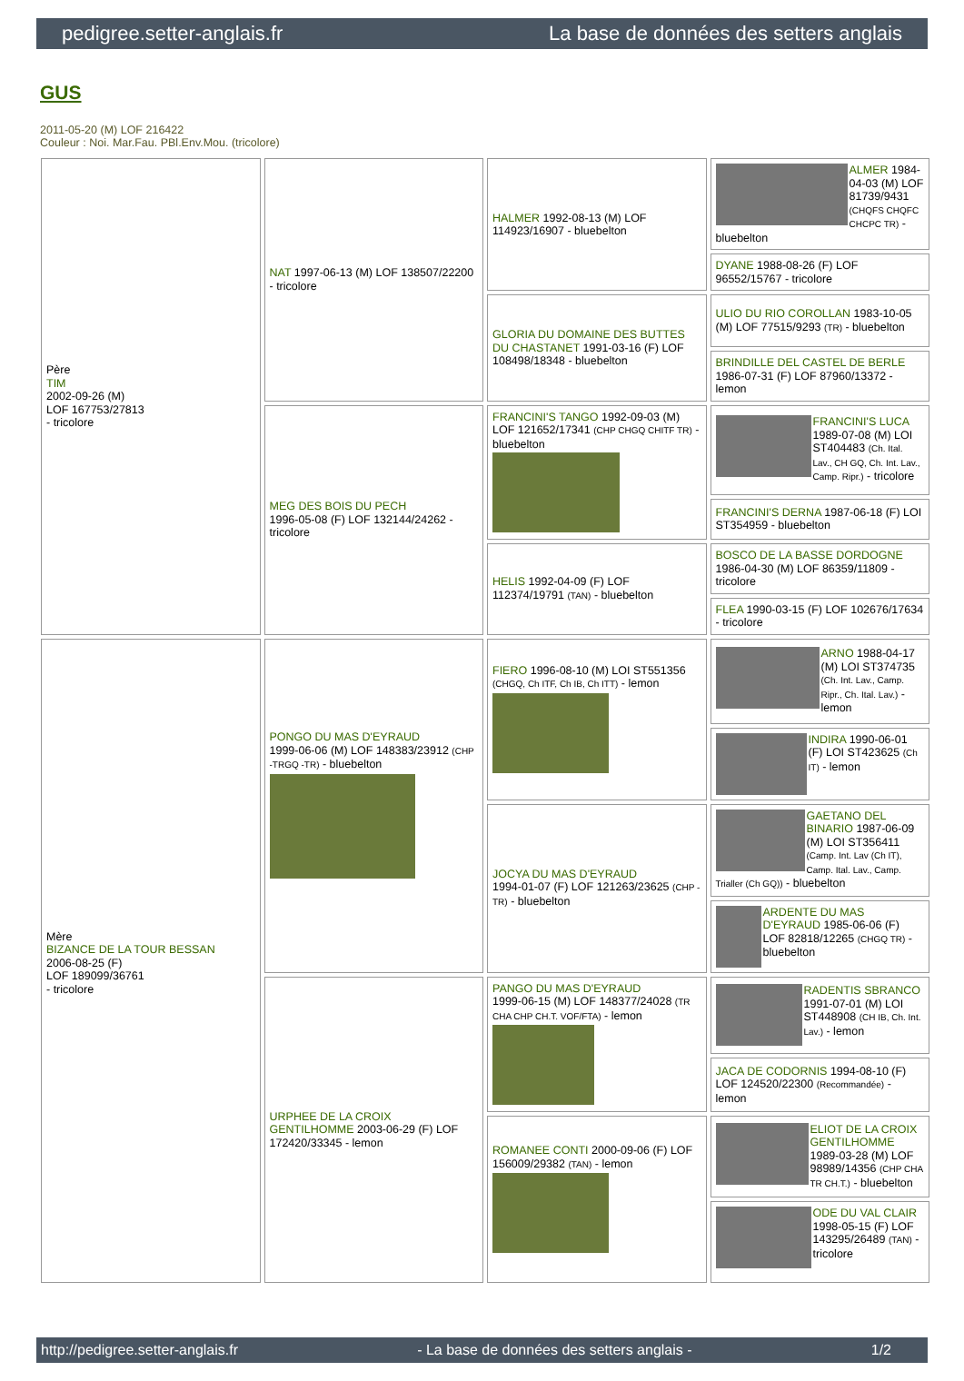pedigree.setter-anglais.fr La base de données des setters anglais
GUS
2011-05-20 (M) LOF 216422
Couleur : Noi. Mar.Fau. PBl.Env.Mou. (tricolore)
| Père TIM 2002-09-26 (M) LOF 167753/27813 - tricolore | NAT 1997-06-13 (M) LOF 138507/22200 - tricolore | HALMER 1992-08-13 (M) LOF 114923/16907 - bluebelton | ALMER 1984-04-03 (M) LOF 81739/9431 (CHQFS CHQFC CHCPC TR) - bluebelton |
| | | | DYANE 1988-08-26 (F) LOF 96552/15767 - tricolore |
| | | GLORIA DU DOMAINE DES BUTTES DU CHASTANET 1991-03-16 (F) LOF 108498/18348 - bluebelton | ULIO DU RIO COROLLAN 1983-10-05 (M) LOF 77515/9293 (TR) - bluebelton |
| | | | BRINDILLE DEL CASTEL DE BERLE 1986-07-31 (F) LOF 87960/13372 - lemon |
| | MEG DES BOIS DU PECH 1996-05-08 (F) LOF 132144/24262 - tricolore | FRANCINI'S TANGO 1992-09-03 (M) LOF 121652/17341 (CHP CHGQ CHITF TR) - bluebelton | FRANCINI'S LUCA 1989-07-08 (M) LOI ST404483 (Ch. Ital. Lav., CH GQ, Ch. Int. Lav., Camp. Ripr.) - tricolore |
| | | | FRANCINI'S DERNA 1987-06-18 (F) LOI ST354959 - bluebelton |
| | | HELIS 1992-04-09 (F) LOF 112374/19791 (TAN) - bluebelton | BOSCO DE LA BASSE DORDOGNE 1986-04-30 (M) LOF 86359/11809 - tricolore |
| | | | FLEA 1990-03-15 (F) LOF 102676/17634 - tricolore |
| Mère BIZANCE DE LA TOUR BESSAN 2006-08-25 (F) LOF 189099/36761 - tricolore | PONGO DU MAS D'EYRAUD 1999-06-06 (M) LOF 148383/23912 (CHP -TRGQ -TR) - bluebelton | FIERO 1996-08-10 (M) LOI ST551356 (CHGQ, Ch ITF, Ch IB, Ch ITT) - lemon | ARNO 1988-04-17 (M) LOI ST374735 (Ch. Int. Lav., Camp. Ripr., Ch. Ital. Lav.) - lemon |
| | | | INDIRA 1990-06-01 (F) LOI ST423625 (Ch IT) - lemon |
| | | JOCYA DU MAS D'EYRAUD 1994-01-07 (F) LOF 121263/23625 (CHP -TR) - bluebelton | GAETANO DEL BINARIO 1987-06-09 (M) LOI ST356411 (Camp. Int. Lav (Ch IT), Camp. Ital. Lav., Camp. Trialler (Ch GQ)) - bluebelton |
| | | | ARDENTE DU MAS D'EYRAUD 1985-06-06 (F) LOF 82818/12265 (CHGQ TR) - bluebelton |
| | URPHEE DE LA CROIX GENTILHOMME 2003-06-29 (F) LOF 172420/33345 - lemon | PANGO DU MAS D'EYRAUD 1999-06-15 (M) LOF 148377/24028 (TR CHA CHP CH.T. VOF/FTA) - lemon | RADENTIS SBRANCO 1991-07-01 (M) LOI ST448908 (CH IB, Ch. Int. Lav.) - lemon |
| | | | JACA DE CODORNIS 1994-08-10 (F) LOF 124520/22300 (Recommandée) - lemon |
| | | ROMANEE CONTI 2000-09-06 (F) LOF 156009/29382 (TAN) - lemon | ELIOT DE LA CROIX GENTILHOMME 1989-03-28 (M) LOF 98989/14356 (CHP CHA TR CH.T.) - bluebelton |
| | | | ODE DU VAL CLAIR 1998-05-15 (F) LOF 143295/26489 (TAN) - tricolore |
http://pedigree.setter-anglais.fr - La base de données des setters anglais - 1/2